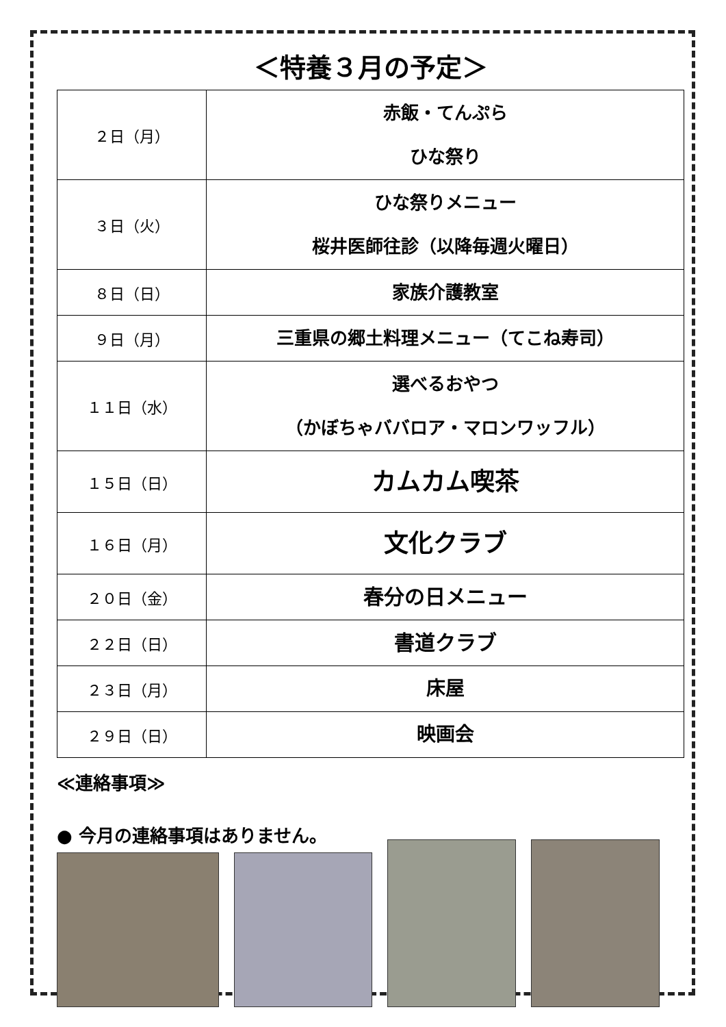＜特養３月の予定＞
| ２日（月） | 赤飯・てんぷら ひな祭り |
| ３日（火） | ひな祭りメニュー 桜井医師往診（以降毎週火曜日） |
| ８日（日） | 家族介護教室 |
| ９日（月） | 三重県の郷土料理メニュー（てこね寿司） |
| １１日（水） | 選べるおやつ （かぼちゃババロア・マロンワッフル） |
| １５日（日） | カムカム喫茶 |
| １６日（月） | 文化クラブ |
| ２０日（金） | 春分の日メニュー |
| ２２日（日） | 書道クラブ |
| ２３日（月） | 床屋 |
| ２９日（日） | 映画会 |
≪連絡事項≫
● 今月の連絡事項はありません。